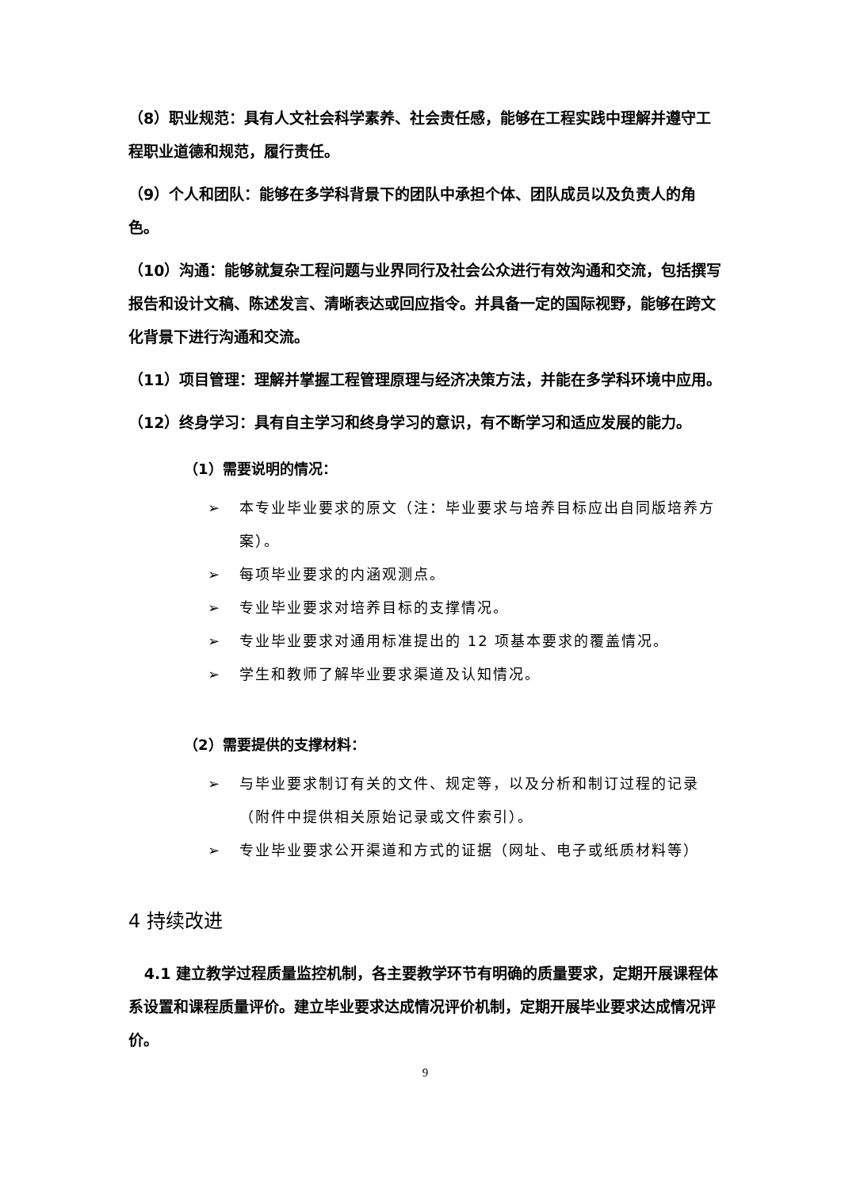（8）职业规范：具有人文社会科学素养、社会责任感，能够在工程实践中理解并遵守工程职业道德和规范，履行责任。
（9）个人和团队：能够在多学科背景下的团队中承担个体、团队成员以及负责人的角色。
（10）沟通：能够就复杂工程问题与业界同行及社会公众进行有效沟通和交流，包括撰写报告和设计文稿、陈述发言、清晰表达或回应指令。并具备一定的国际视野，能够在跨文化背景下进行沟通和交流。
（11）项目管理：理解并掌握工程管理原理与经济决策方法，并能在多学科环境中应用。
（12）终身学习：具有自主学习和终身学习的意识，有不断学习和适应发展的能力。
（1）需要说明的情况：
➢ 本专业毕业要求的原文（注：毕业要求与培养目标应出自同版培养方案）。
➢ 每项毕业要求的内涵观测点。
➢ 专业毕业要求对培养目标的支撑情况。
➢ 专业毕业要求对通用标准提出的 12 项基本要求的覆盖情况。
➢ 学生和教师了解毕业要求渠道及认知情况。
（2）需要提供的支撑材料：
➢ 与毕业要求制订有关的文件、规定等，以及分析和制订过程的记录（附件中提供相关原始记录或文件索引）。
➢ 专业毕业要求公开渠道和方式的证据（网址、电子或纸质材料等）
4 持续改进
4.1 建立教学过程质量监控机制，各主要教学环节有明确的质量要求，定期开展课程体系设置和课程质量评价。建立毕业要求达成情况评价机制，定期开展毕业要求达成情况评价。
9